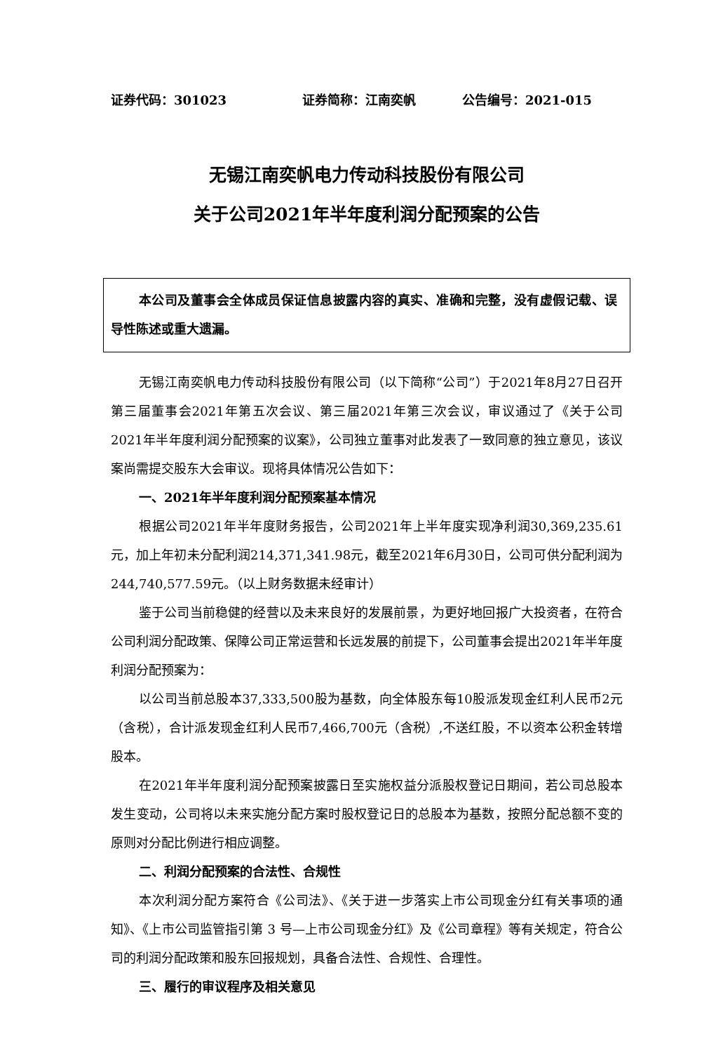证券代码：301023 证券简称：江南奕帆 公告编号：2021-015
无锡江南奕帆电力传动科技股份有限公司
关于公司2021年半年度利润分配预案的公告
本公司及董事会全体成员保证信息披露内容的真实、准确和完整，没有虚假记载、误导性陈述或重大遗漏。
无锡江南奕帆电力传动科技股份有限公司（以下简称“公司”）于2021年8月27日召开第三届董事会2021年第五次会议、第三届2021年第三次会议，审议通过了《关于公司2021年半年度利润分配预案的议案》，公司独立董事对此发表了一致同意的独立意见，该议案尚需提交股东大会审议。现将具体情况公告如下：
一、2021年半年度利润分配预案基本情况
根据公司2021年半年度财务报告，公司2021年上半年度实现净利润30,369,235.61元，加上年初未分配利润214,371,341.98元，截至2021年6月30日，公司可供分配利润为244,740,577.59元。（以上财务数据未经审计）
鉴于公司当前稳健的经营以及未来良好的发展前景，为更好地回报广大投资者，在符合公司利润分配政策、保障公司正常运营和长远发展的前提下，公司董事会提出2021年半年度利润分配预案为：
以公司当前总股本37,333,500股为基数，向全体股东每10股派发现金红利人民币2元（含税），合计派发现金红利人民币7,466,700元（含税）,不送红股，不以资本公积金转增股本。
在2021年半年度利润分配预案披露日至实施权益分派股权登记日期间，若公司总股本发生变动，公司将以未来实施分配方案时股权登记日的总股本为基数，按照分配总额不变的原则对分配比例进行相应调整。
二、利润分配预案的合法性、合规性
本次利润分配方案符合《公司法》、《关于进一步落实上市公司现金分红有关事项的通知》、《上市公司监管指引第 3 号—上市公司现金分红》及《公司章程》等有关规定，符合公司的利润分配政策和股东回报规划，具备合法性、合规性、合理性。
三、履行的审议程序及相关意见